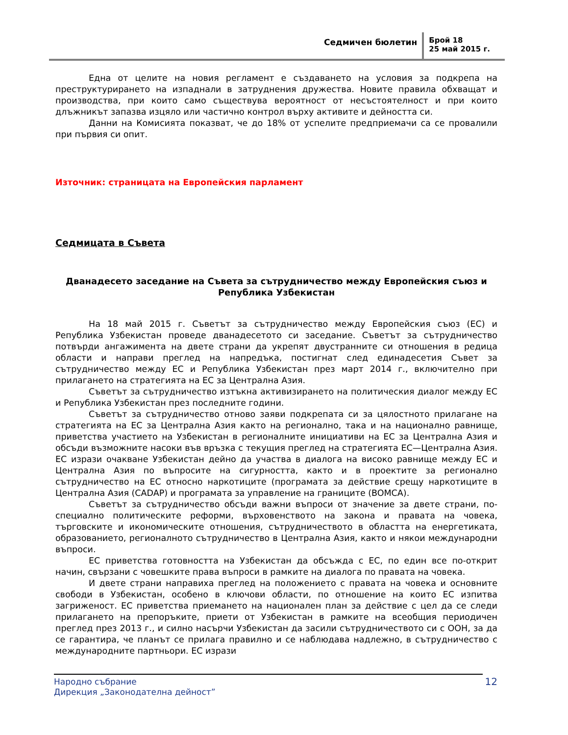Седмичен бюлетин
Брой 18
25 май 2015 г.
Една от целите на новия регламент е създаването на условия за подкрепа на преструктурирането на изпаднали в затруднения дружества. Новите правила обхващат и производства, при които само съществува вероятност от несъстоятелност и при които длъжникът запазва изцяло или частично контрол върху активите и дейността си.
Данни на Комисията показват, че до 18% от успелите предприемачи са се провалили при първия си опит.
Източник: страницата на Европейския парламент
Седмицата в Съвета
Дванадесето заседание на Съвета за сътрудничество между Европейския съюз и Република Узбекистан
На 18 май 2015 г. Съветът за сътрудничество между Европейския съюз (ЕС) и Република Узбекистан проведе дванадесетото си заседание. Съветът за сътрудничество потвърди ангажимента на двете страни да укрепят двустранните си отношения в редица области и направи преглед на напредъка, постигнат след единадесетия Съвет за сътрудничество между ЕС и Република Узбекистан през март 2014 г., включително при прилагането на стратегията на ЕС за Централна Азия.
Съветът за сътрудничество изтъкна активизирането на политическия диалог между ЕС и Република Узбекистан през последните години.
Съветът за сътрудничество отново заяви подкрепата си за цялостното прилагане на стратегията на ЕС за Централна Азия както на регионално, така и на национално равнище, приветства участието на Узбекистан в регионалните инициативи на ЕС за Централна Азия и обсъди възможните насоки във връзка с текущия преглед на стратегията ЕС—Централна Азия. ЕС изрази очакване Узбекистан дейно да участва в диалога на високо равнище между ЕС и Централна Азия по въпросите на сигурността, както и в проектите за регионално сътрудничество на ЕС относно наркотиците (програмата за действие срещу наркотиците в Централна Азия (CADAP) и програмата за управление на границите (BOMCA).
Съветът за сътрудничество обсъди важни въпроси от значение за двете страни, по-специално политическите реформи, върховенството на закона и правата на човека, търговските и икономическите отношения, сътрудничеството в областта на енергетиката, образованието, регионалното сътрудничество в Централна Азия, както и някои международни въпроси.
ЕС приветства готовността на Узбекистан да обсъжда с ЕС, по един все по-открит начин, свързани с човешките права въпроси в рамките на диалога по правата на човека.
И двете страни направиха преглед на положението с правата на човека и основните свободи в Узбекистан, особено в ключови области, по отношение на които ЕС изпитва загриженост. ЕС приветства приемането на национален план за действие с цел да се следи прилагането на препоръките, приети от Узбекистан в рамките на всеобщия периодичен преглед през 2013 г., и силно насърчи Узбекистан да засили сътрудничеството си с ООН, за да се гарантира, че планът се прилага правилно и се наблюдава надлежно, в сътрудничество с международните партньори. ЕС изрази
Народно събрание
Дирекция „Законодателна дейност”
12